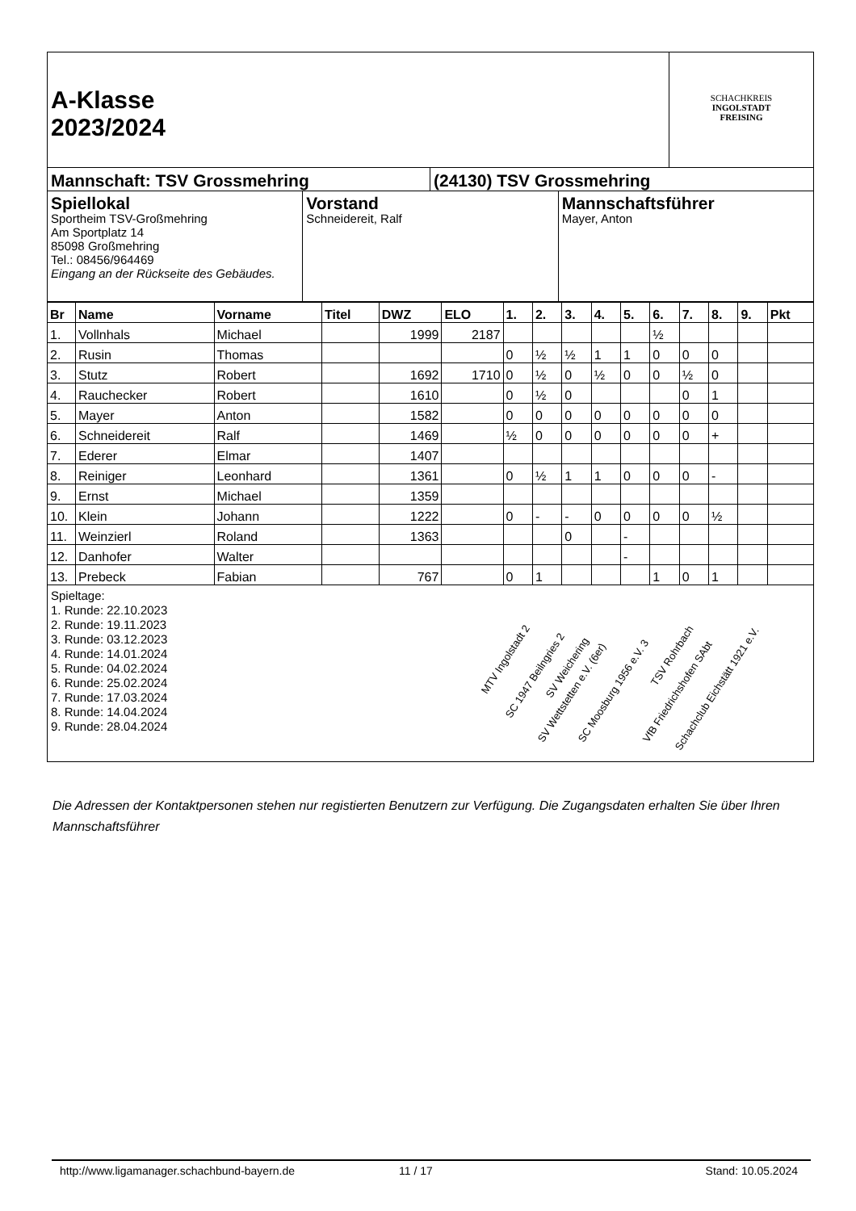A-Klasse
2023/2024
SCHACHKREIS
INGOLSTADT
FREISING
Mannschaft: TSV Grossmehring (24130) TSV Grossmehring
Spiellokal
Sportheim TSV-Großmehring
Am Sportplatz 14
85098 Großmehring
Tel.: 08456/964469
Eingang an der Rückseite des Gebäudes.
Vorstand
Schneidereit, Ralf
Mannschaftsführer
Mayer, Anton
| Br | Name | Vorname | Titel | DWZ | ELO | 1. | 2. | 3. | 4. | 5. | 6. | 7. | 8. | 9. | Pkt |
| --- | --- | --- | --- | --- | --- | --- | --- | --- | --- | --- | --- | --- | --- | --- | --- |
| 1. | Vollnhals | Michael | | 1999 | 2187 | | | | | | ½ | | | | |
| 2. | Rusin | Thomas | | | | 0 | ½ | ½ | 1 | 1 | 0 | 0 | 0 | | |
| 3. | Stutz | Robert | | 1692 | 1710 | 0 | ½ | 0 | ½ | 0 | 0 | ½ | 0 | | |
| 4. | Rauchecker | Robert | | 1610 | | 0 | ½ | 0 | | | | 0 | 1 | | |
| 5. | Mayer | Anton | | 1582 | | 0 | 0 | 0 | 0 | 0 | 0 | 0 | 0 | | |
| 6. | Schneidereit | Ralf | | 1469 | | ½ | 0 | 0 | 0 | 0 | 0 | 0 | + | | |
| 7. | Ederer | Elmar | | 1407 | | | | | | | | | | | |
| 8. | Reiniger | Leonhard | | 1361 | | 0 | ½ | 1 | 1 | 0 | 0 | 0 | - | | |
| 9. | Ernst | Michael | | 1359 | | | | | | | | | | | |
| 10. | Klein | Johann | | 1222 | | 0 | - | - | 0 | 0 | 0 | 0 | ½ | | |
| 11. | Weinzierl | Roland | | 1363 | | | | 0 | | - | | | | | |
| 12. | Danhofer | Walter | | | | | | | | - | | | | | |
| 13. | Prebeck | Fabian | | 767 | | 0 | 1 | | | | 1 | 0 | 1 | | |
Spieltage:
1. Runde: 22.10.2023
2. Runde: 19.11.2023
3. Runde: 03.12.2023
4. Runde: 14.01.2024
5. Runde: 04.02.2024
6. Runde: 25.02.2024
7. Runde: 17.03.2024
8. Runde: 14.04.2024
9. Runde: 28.04.2024
MTV Ingolstadt 2
SC 1947 Beilngries 2
SV Weichering
SV Wettstetten e.V. (6er) SC Moosburg 1956 e.V. 3
TSV Rohrbach
VfB Friedrichshofen SAbt
Schachclub Eichstätt 1921 e.V.
Die Adressen der Kontaktpersonen stehen nur registierten Benutzern zur Verfügung. Die Zugangsdaten erhalten Sie über Ihren Mannschaftsführer
http://www.ligamanager.schachbund-bayern.de 11 / 17 Stand: 10.05.2024